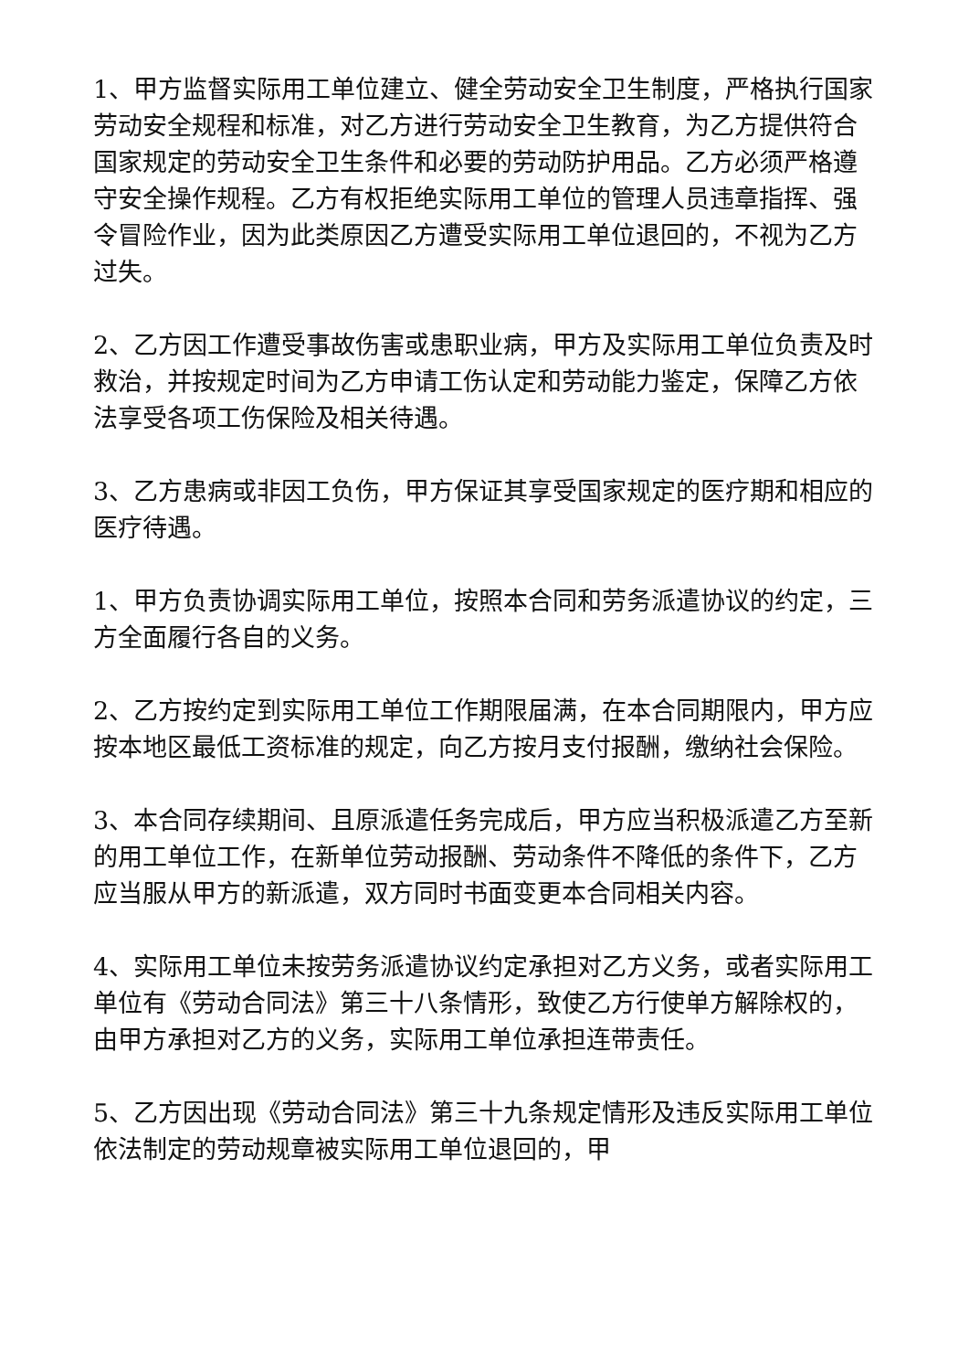1、甲方监督实际用工单位建立、健全劳动安全卫生制度，严格执行国家劳动安全规程和标准，对乙方进行劳动安全卫生教育，为乙方提供符合国家规定的劳动安全卫生条件和必要的劳动防护用品。乙方必须严格遵守安全操作规程。乙方有权拒绝实际用工单位的管理人员违章指挥、强令冒险作业，因为此类原因乙方遭受实际用工单位退回的，不视为乙方过失。
2、乙方因工作遭受事故伤害或患职业病，甲方及实际用工单位负责及时救治，并按规定时间为乙方申请工伤认定和劳动能力鉴定，保障乙方依法享受各项工伤保险及相关待遇。
3、乙方患病或非因工负伤，甲方保证其享受国家规定的医疗期和相应的医疗待遇。
1、甲方负责协调实际用工单位，按照本合同和劳务派遣协议的约定，三方全面履行各自的义务。
2、乙方按约定到实际用工单位工作期限届满，在本合同期限内，甲方应按本地区最低工资标准的规定，向乙方按月支付报酬，缴纳社会保险。
3、本合同存续期间、且原派遣任务完成后，甲方应当积极派遣乙方至新的用工单位工作，在新单位劳动报酬、劳动条件不降低的条件下，乙方应当服从甲方的新派遣，双方同时书面变更本合同相关内容。
4、实际用工单位未按劳务派遣协议约定承担对乙方义务，或者实际用工单位有《劳动合同法》第三十八条情形，致使乙方行使单方解除权的，由甲方承担对乙方的义务，实际用工单位承担连带责任。
5、乙方因出现《劳动合同法》第三十九条规定情形及违反实际用工单位依法制定的劳动规章被实际用工单位退回的，甲